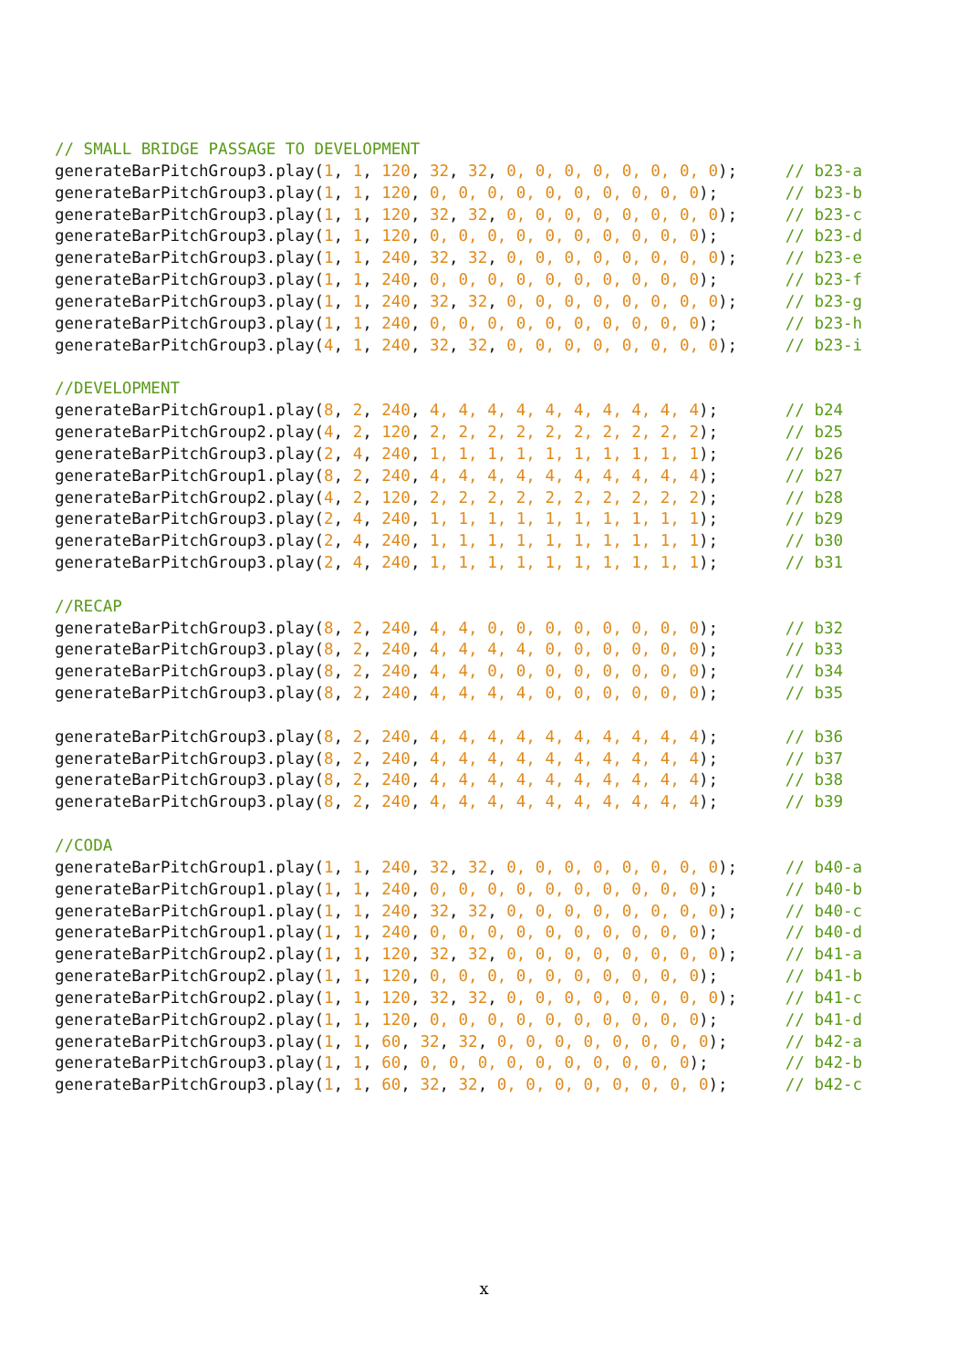// SMALL BRIDGE PASSAGE TO DEVELOPMENT
generateBarPitchGroup3.play(1, 1, 120, 32, 32, 0, 0, 0, 0, 0, 0, 0, 0);     // b23-a
generateBarPitchGroup3.play(1, 1, 120, 0, 0, 0, 0, 0, 0, 0, 0, 0, 0);       // b23-b
generateBarPitchGroup3.play(1, 1, 120, 32, 32, 0, 0, 0, 0, 0, 0, 0, 0);     // b23-c
generateBarPitchGroup3.play(1, 1, 120, 0, 0, 0, 0, 0, 0, 0, 0, 0, 0);       // b23-d
generateBarPitchGroup3.play(1, 1, 240, 32, 32, 0, 0, 0, 0, 0, 0, 0, 0);     // b23-e
generateBarPitchGroup3.play(1, 1, 240, 0, 0, 0, 0, 0, 0, 0, 0, 0, 0);       // b23-f
generateBarPitchGroup3.play(1, 1, 240, 32, 32, 0, 0, 0, 0, 0, 0, 0, 0);     // b23-g
generateBarPitchGroup3.play(1, 1, 240, 0, 0, 0, 0, 0, 0, 0, 0, 0, 0);       // b23-h
generateBarPitchGroup3.play(4, 1, 240, 32, 32, 0, 0, 0, 0, 0, 0, 0, 0);     // b23-i

//DEVELOPMENT
generateBarPitchGroup1.play(8, 2, 240, 4, 4, 4, 4, 4, 4, 4, 4, 4, 4);       // b24
generateBarPitchGroup2.play(4, 2, 120, 2, 2, 2, 2, 2, 2, 2, 2, 2, 2);       // b25
generateBarPitchGroup3.play(2, 4, 240, 1, 1, 1, 1, 1, 1, 1, 1, 1, 1);       // b26
generateBarPitchGroup1.play(8, 2, 240, 4, 4, 4, 4, 4, 4, 4, 4, 4, 4);       // b27
generateBarPitchGroup2.play(4, 2, 120, 2, 2, 2, 2, 2, 2, 2, 2, 2, 2);       // b28
generateBarPitchGroup3.play(2, 4, 240, 1, 1, 1, 1, 1, 1, 1, 1, 1, 1);       // b29
generateBarPitchGroup3.play(2, 4, 240, 1, 1, 1, 1, 1, 1, 1, 1, 1, 1);       // b30
generateBarPitchGroup3.play(2, 4, 240, 1, 1, 1, 1, 1, 1, 1, 1, 1, 1);       // b31

//RECAP
generateBarPitchGroup3.play(8, 2, 240, 4, 4, 0, 0, 0, 0, 0, 0, 0, 0);       // b32
generateBarPitchGroup3.play(8, 2, 240, 4, 4, 4, 4, 0, 0, 0, 0, 0, 0);       // b33
generateBarPitchGroup3.play(8, 2, 240, 4, 4, 0, 0, 0, 0, 0, 0, 0, 0);       // b34
generateBarPitchGroup3.play(8, 2, 240, 4, 4, 4, 4, 0, 0, 0, 0, 0, 0);       // b35

generateBarPitchGroup3.play(8, 2, 240, 4, 4, 4, 4, 4, 4, 4, 4, 4, 4);       // b36
generateBarPitchGroup3.play(8, 2, 240, 4, 4, 4, 4, 4, 4, 4, 4, 4, 4);       // b37
generateBarPitchGroup3.play(8, 2, 240, 4, 4, 4, 4, 4, 4, 4, 4, 4, 4);       // b38
generateBarPitchGroup3.play(8, 2, 240, 4, 4, 4, 4, 4, 4, 4, 4, 4, 4);       // b39

//CODA
generateBarPitchGroup1.play(1, 1, 240, 32, 32, 0, 0, 0, 0, 0, 0, 0, 0);     // b40-a
generateBarPitchGroup1.play(1, 1, 240, 0, 0, 0, 0, 0, 0, 0, 0, 0, 0);       // b40-b
generateBarPitchGroup1.play(1, 1, 240, 32, 32, 0, 0, 0, 0, 0, 0, 0, 0);     // b40-c
generateBarPitchGroup1.play(1, 1, 240, 0, 0, 0, 0, 0, 0, 0, 0, 0, 0);       // b40-d
generateBarPitchGroup2.play(1, 1, 120, 32, 32, 0, 0, 0, 0, 0, 0, 0, 0);     // b41-a
generateBarPitchGroup2.play(1, 1, 120, 0, 0, 0, 0, 0, 0, 0, 0, 0, 0);       // b41-b
generateBarPitchGroup2.play(1, 1, 120, 32, 32, 0, 0, 0, 0, 0, 0, 0, 0);     // b41-c
generateBarPitchGroup2.play(1, 1, 120, 0, 0, 0, 0, 0, 0, 0, 0, 0, 0);       // b41-d
generateBarPitchGroup3.play(1, 1, 60, 32, 32, 0, 0, 0, 0, 0, 0, 0, 0);      // b42-a
generateBarPitchGroup3.play(1, 1, 60, 0, 0, 0, 0, 0, 0, 0, 0, 0, 0);        // b42-b
generateBarPitchGroup3.play(1, 1, 60, 32, 32, 0, 0, 0, 0, 0, 0, 0, 0);      // b42-c
x